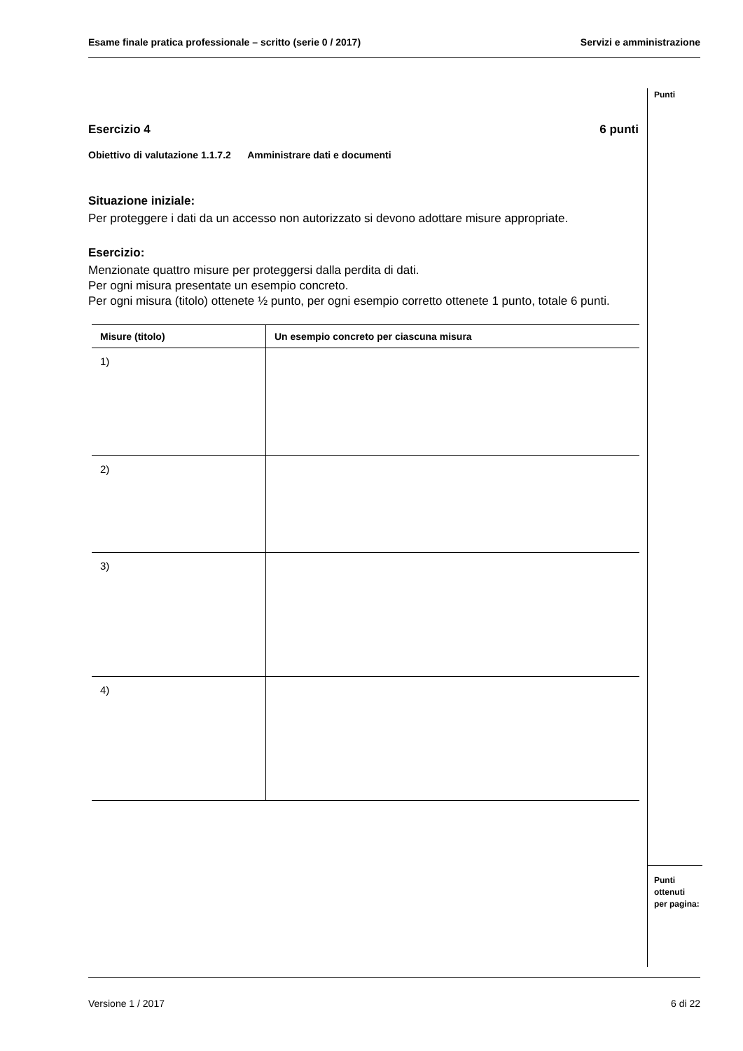Esame finale pratica professionale – scritto (serie 0 / 2017) Servizi e amministrazione
Punti
Esercizio 4 6 punti
Obiettivo di valutazione 1.1.7.2 Amministrare dati e documenti
Situazione iniziale:
Per proteggere i dati da un accesso non autorizzato si devono adottare misure appropriate.
Esercizio:
Menzionate quattro misure per proteggersi dalla perdita di dati.
Per ogni misura presentate un esempio concreto.
Per ogni misura (titolo) ottenete ½ punto, per ogni esempio corretto ottenete 1 punto, totale 6 punti.
| Misure (titolo) | Un esempio concreto per ciascuna misura |
| --- | --- |
| 1) | |
| 2) | |
| 3) | |
| 4) | |
Punti
ottenuti
per pagina:
Versione 1 / 2017 6 di 22